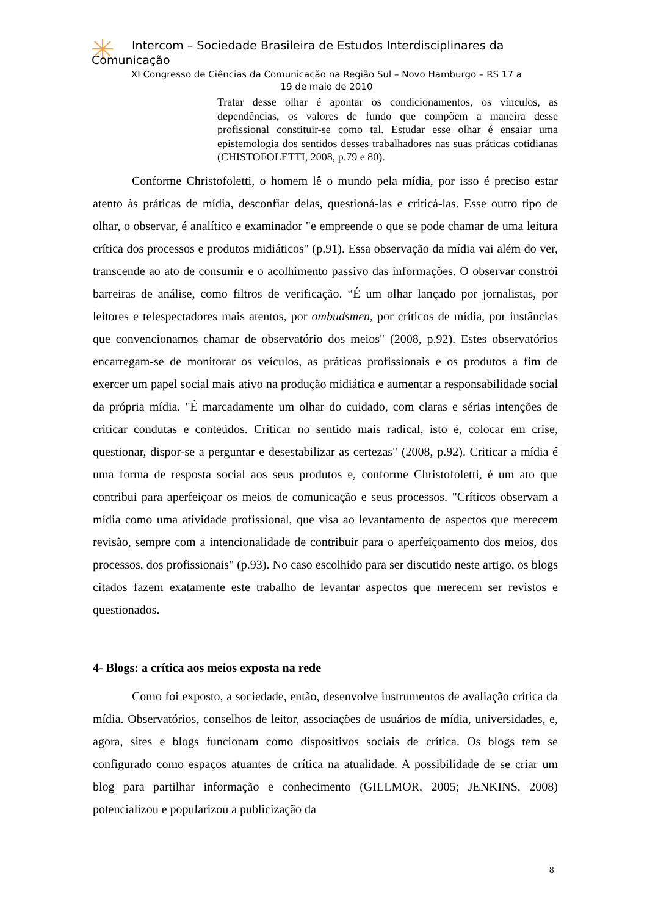Intercom – Sociedade Brasileira de Estudos Interdisciplinares da
Comunicação
XI Congresso de Ciências da Comunicação na Região Sul – Novo Hamburgo – RS 17 a
19 de maio de 2010
Tratar desse olhar é apontar os condicionamentos, os vínculos, as dependências, os valores de fundo que compõem a maneira desse profissional constituir-se como tal. Estudar esse olhar é ensaiar uma epistemologia dos sentidos desses trabalhadores nas suas práticas cotidianas (CHISTOFOLETTI, 2008, p.79 e 80).
Conforme Christofoletti, o homem lê o mundo pela mídia, por isso é preciso estar atento às práticas de mídia, desconfiar delas, questioná-las e criticá-las. Esse outro tipo de olhar, o observar, é analítico e examinador "e empreende o que se pode chamar de uma leitura crítica dos processos e produtos midiáticos" (p.91). Essa observação da mídia vai além do ver, transcende ao ato de consumir e o acolhimento passivo das informações. O observar constrói barreiras de análise, como filtros de verificação. “É um olhar lançado por jornalistas, por leitores e telespectadores mais atentos, por ombudsmen, por críticos de mídia, por instâncias que convencionamos chamar de observatório dos meios" (2008, p.92). Estes observatórios encarregam-se de monitorar os veículos, as práticas profissionais e os produtos a fim de exercer um papel social mais ativo na produção midiática e aumentar a responsabilidade social da própria mídia. "É marcadamente um olhar do cuidado, com claras e sérias intenções de criticar condutas e conteúdos. Criticar no sentido mais radical, isto é, colocar em crise, questionar, dispor-se a perguntar e desestabilizar as certezas" (2008, p.92). Criticar a mídia é uma forma de resposta social aos seus produtos e, conforme Christofoletti, é um ato que contribui para aperfeiçoar os meios de comunicação e seus processos. "Críticos observam a mídia como uma atividade profissional, que visa ao levantamento de aspectos que merecem revisão, sempre com a intencionalidade de contribuir para o aperfeiçoamento dos meios, dos processos, dos profissionais" (p.93). No caso escolhido para ser discutido neste artigo, os blogs citados fazem exatamente este trabalho de levantar aspectos que merecem ser revistos e questionados.
4- Blogs: a crítica aos meios exposta na rede
Como foi exposto, a sociedade, então, desenvolve instrumentos de avaliação crítica da mídia. Observatórios, conselhos de leitor, associações de usuários de mídia, universidades, e, agora, sites e blogs funcionam como dispositivos sociais de crítica. Os blogs tem se configurado como espaços atuantes de crítica na atualidade. A possibilidade de se criar um blog para partilhar informação e conhecimento (GILLMOR, 2005; JENKINS, 2008) potencializou e popularizou a publicização da
8